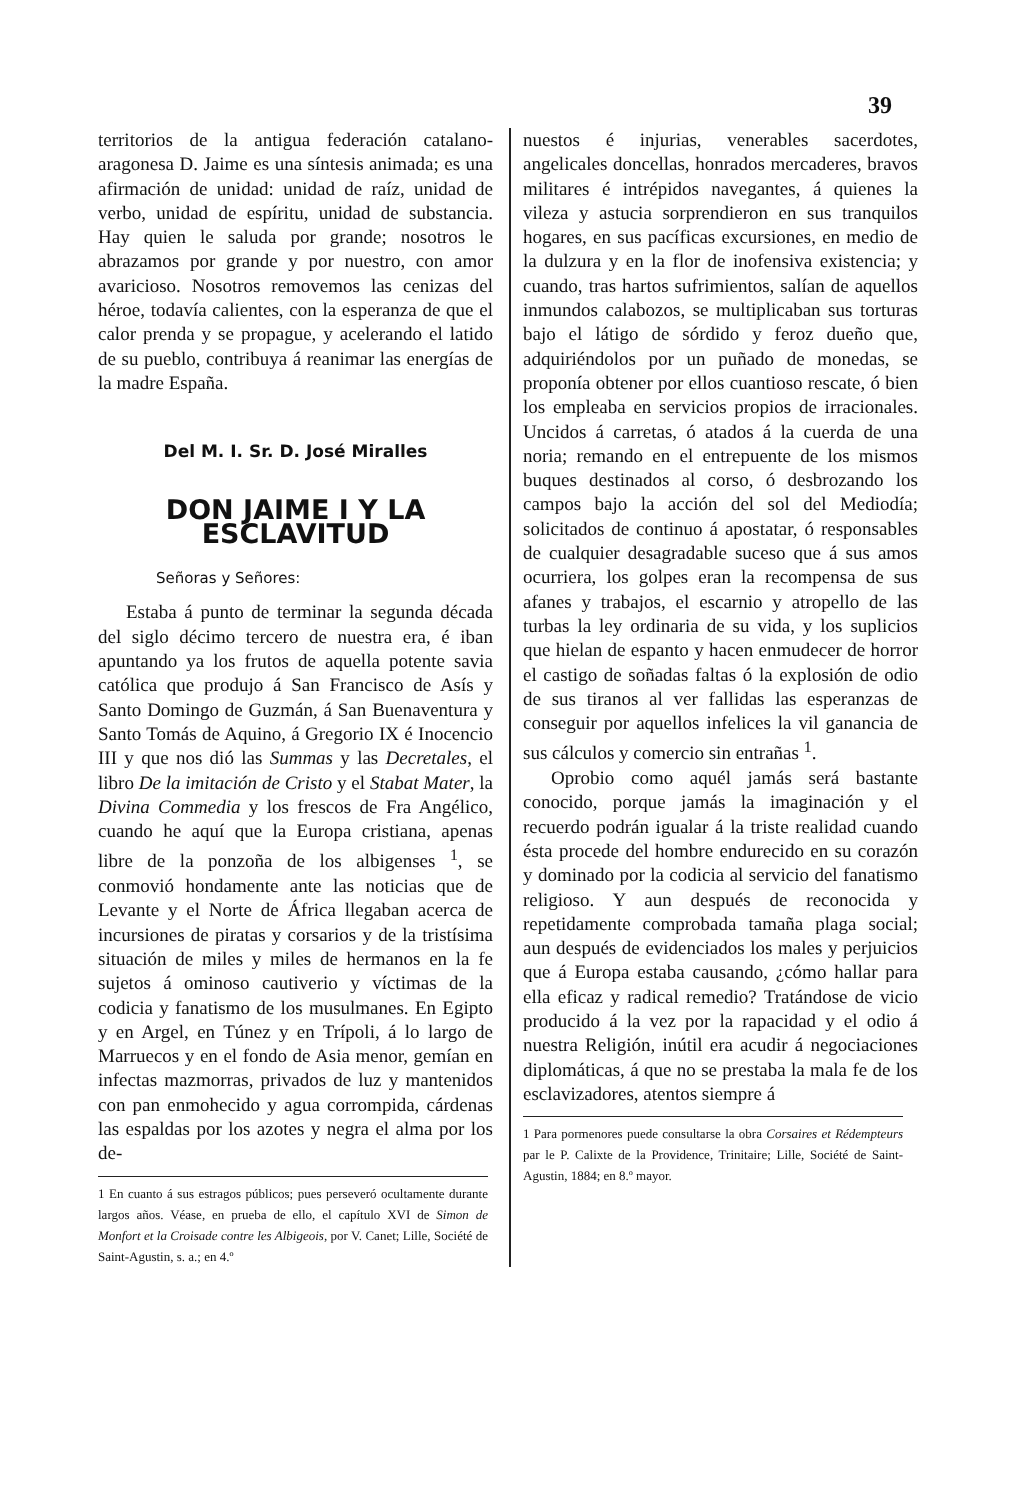39
territorios de la antigua federación catalano-aragonesa D. Jaime es una síntesis animada; es una afirmación de unidad: unidad de raíz, unidad de verbo, unidad de espíritu, unidad de substancia. Hay quien le saluda por grande; nosotros le abrazamos por grande y por nuestro, con amor avaricioso. Nosotros removemos las cenizas del héroe, todavía calientes, con la esperanza de que el calor prenda y se propague, y acelerando el latido de su pueblo, contribuya á reanimar las energías de la madre España.
Del M. I. Sr. D. José Miralles
DON JAIME I Y LA ESCLAVITUD
Señoras y Señores:
Estaba á punto de terminar la segunda década del siglo décimo tercero de nuestra era, é iban apuntando ya los frutos de aquella potente savia católica que produjo á San Francisco de Asís y Santo Domingo de Guzmán, á San Buenaventura y Santo Tomás de Aquino, á Gregorio IX é Inocencio III y que nos dió las Summas y las Decretales, el libro De la imitación de Cristo y el Stabat Mater, la Divina Commedia y los frescos de Fra Angélico, cuando he aquí que la Europa cristiana, apenas libre de la ponzoña de los albigenses <sup>1</sup>, se conmovió hondamente ante las noticias que de Levante y el Norte de África llegaban acerca de incursiones de piratas y corsarios y de la tristísima situación de miles y miles de hermanos en la fe sujetos á ominoso cautiverio y víctimas de la codicia y fanatismo de los musulmanes. En Egipto y en Argel, en Túnez y en Trípoli, á lo largo de Marruecos y en el fondo de Asia menor, gemían en infectas mazmorras, privados de luz y mantenidos con pan enmohecido y agua corrompida, cárdenas las espaldas por los azotes y negra el alma por los de-
1 En cuanto á sus estragos públicos; pues perseveró ocultamente durante largos años. Véase, en prueba de ello, el capítulo XVI de Simon de Monfort et la Croisade contre les Albigeois, por V. Canet; Lille, Société de Saint-Agustin, s. a.; en 4.º
nuestos é injurias, venerables sacerdotes, angelicales doncellas, honrados mercaderes, bravos militares é intrépidos navegantes, á quienes la vileza y astucia sorprendieron en sus tranquilos hogares, en sus pacíficas excursiones, en medio de la dulzura y en la flor de inofensiva existencia; y cuando, tras hartos sufrimientos, salían de aquellos inmundos calabozos, se multiplicaban sus torturas bajo el látigo de sórdido y feroz dueño que, adquiriéndolos por un puñado de monedas, se proponía obtener por ellos cuantioso rescate, ó bien los empleaba en servicios propios de irracionales. Uncidos á carretas, ó atados á la cuerda de una noria; remando en el entrepuente de los mismos buques destinados al corso, ó desbrozando los campos bajo la acción del sol del Mediodía; solicitados de continuo á apostatar, ó responsables de cualquier desagradable suceso que á sus amos ocurriera, los golpes eran la recompensa de sus afanes y trabajos, el escarnio y atropello de las turbas la ley ordinaria de su vida, y los suplicios que hielan de espanto y hacen enmudecer de horror el castigo de soñadas faltas ó la explosión de odio de sus tiranos al ver fallidas las esperanzas de conseguir por aquellos infelices la vil ganancia de sus cálculos y comercio sin entrañas <sup>1</sup>.
Oprobio como aquél jamás será bastante conocido, porque jamás la imaginación y el recuerdo podrán igualar á la triste realidad cuando ésta procede del hombre endurecido en su corazón y dominado por la codicia al servicio del fanatismo religioso. Y aun después de reconocida y repetidamente comprobada tamaña plaga social; aun después de evidenciados los males y perjuicios que á Europa estaba causando, ¿cómo hallar para ella eficaz y radical remedio? Tratándose de vicio producido á la vez por la rapacidad y el odio á nuestra Religión, inútil era acudir á negociaciones diplomáticas, á que no se prestaba la mala fe de los esclavizadores, atentos siempre á
1 Para pormenores puede consultarse la obra Corsaires et Rédempteurs par le P. Calixte de la Providence, Trinitaire; Lille, Société de Saint-Agustin, 1884; en 8.º mayor.